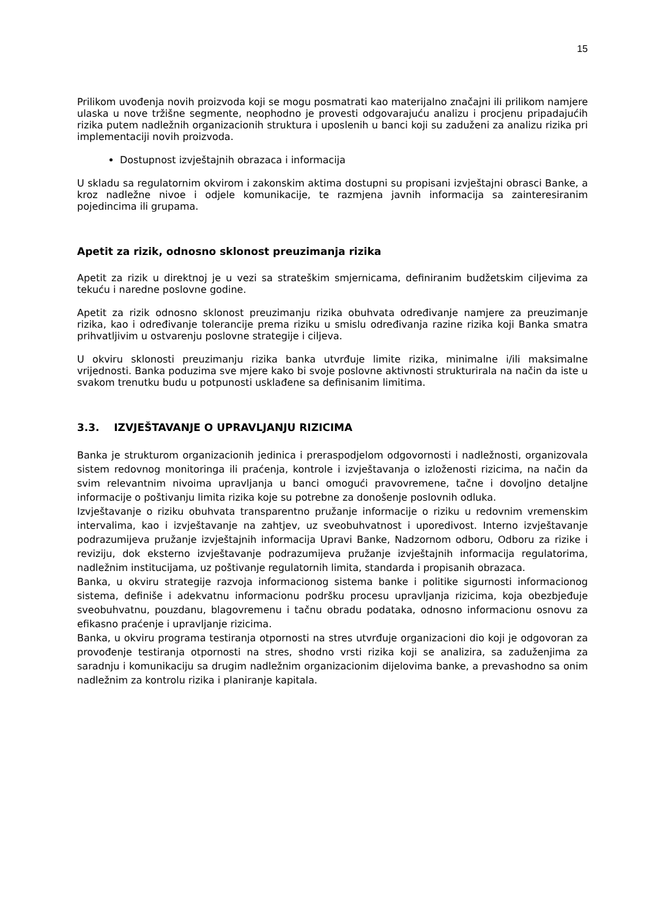15
Prilikom uvođenja novih proizvoda koji se mogu posmatrati kao materijalno značajni ili prilikom namjere ulaska u nove tržišne segmente, neophodno je provesti odgovarajuću analizu i procjenu pripadajućih rizika putem nadležnih organizacionih struktura i uposlenih u banci koji su zaduženi za analizu rizika pri implementaciji novih proizvoda.
Dostupnost izvještajnih obrazaca i informacija
U skladu sa regulatornim okvirom i zakonskim aktima dostupni su propisani izvještajni obrasci Banke, a kroz nadležne nivoe i odjele komunikacije, te razmjena javnih informacija sa zainteresiranim pojedincima ili grupama.
Apetit za rizik, odnosno sklonost preuzimanja rizika
Apetit za rizik u direktnoj je u vezi sa strateškim smjernicama, definiranim budžetskim ciljevima za tekuću i naredne poslovne godine.
Apetit za rizik odnosno sklonost preuzimanju rizika obuhvata određivanje namjere za preuzimanje rizika, kao i određivanje tolerancije prema riziku u smislu određivanja razine rizika koji Banka smatra prihvatljivim u ostvarenju poslovne strategije i ciljeva.
U okviru sklonosti preuzimanju rizika banka utvrđuje limite rizika, minimalne i/ili maksimalne vrijednosti. Banka poduzima sve mjere kako bi svoje poslovne aktivnosti strukturirala na način da iste u svakom trenutku budu u potpunosti usklađene sa definisanim limitima.
3.3. IZVJEŠTAVANJE O UPRAVLJANJU RIZICIMA
Banka je strukturom organizacionih jedinica i preraspodjelom odgovornosti i nadležnosti, organizovala sistem redovnog monitoringa ili praćenja, kontrole i izvještavanja o izloženosti rizicima, na način da svim relevantnim nivoima upravljanja u banci omogući pravovremene, tačne i dovoljno detaljne informacije o poštivanju limita rizika koje su potrebne za donošenje poslovnih odluka.
Izvještavanje o riziku obuhvata transparentno pružanje informacije o riziku u redovnim vremenskim intervalima, kao i izvještavanje na zahtjev, uz sveobuhvatnost i uporedivost. Interno izvještavanje podrazumijeva pružanje izvještajnih informacija Upravi Banke, Nadzornom odboru, Odboru za rizike i reviziju, dok eksterno izvještavanje podrazumijeva pružanje izvještajnih informacija regulatorima, nadležnim institucijama, uz poštivanje regulatornih limita, standarda i propisanih obrazaca.
Banka, u okviru strategije razvoja informacionog sistema banke i politike sigurnosti informacionog sistema, definiše i adekvatnu informacionu podršku procesu upravljanja rizicima, koja obezbjeđuje sveobuhvatnu, pouzdanu, blagovremenu i tačnu obradu podataka, odnosno informacionu osnovu za efikasno praćenje i upravljanje rizicima.
Banka, u okviru programa testiranja otpornosti na stres utvrđuje organizacioni dio koji je odgovoran za provođenje testiranja otpornosti na stres, shodno vrsti rizika koji se analizira, sa zaduženjima za saradnju i komunikaciju sa drugim nadležnim organizacionim dijelovima banke, a prevashodno sa onim nadležnim za kontrolu rizika i planiranje kapitala.